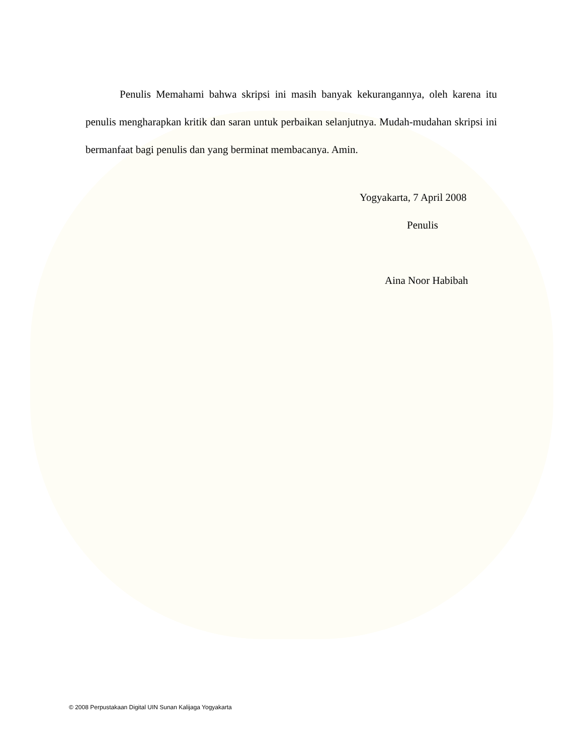Penulis Memahami bahwa skripsi ini masih banyak kekurangannya, oleh karena itu penulis mengharapkan kritik dan saran untuk perbaikan selanjutnya. Mudah-mudahan skripsi ini bermanfaat bagi penulis dan yang berminat membacanya. Amin.
Yogyakarta, 7 April 2008
Penulis
Aina Noor Habibah
© 2008 Perpustakaan Digital UIN Sunan Kalijaga Yogyakarta